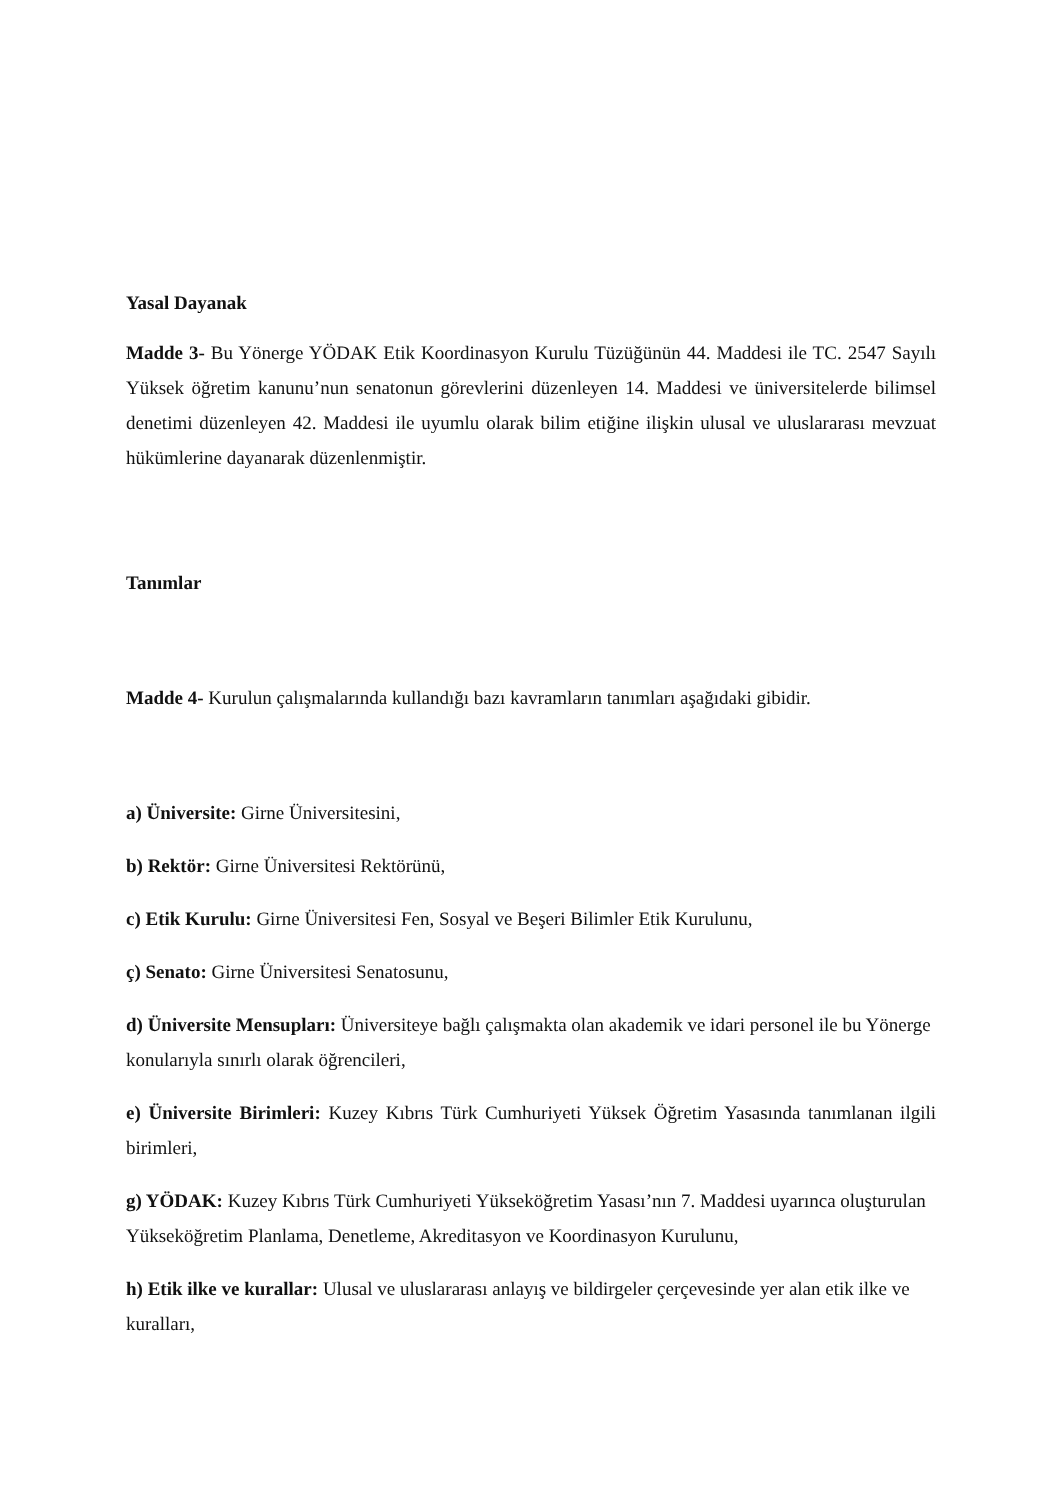Yasal Dayanak
Madde 3- Bu Yönerge YÖDAK Etik Koordinasyon Kurulu Tüzüğünün 44. Maddesi ile TC. 2547 Sayılı Yüksek öğretim kanunu’nun senatonun görevlerini düzenleyen 14. Maddesi ve üniversitelerde bilimsel denetimi düzenleyen 42. Maddesi ile uyumlu olarak bilim etiğine ilişkin ulusal ve uluslararası mevzuat hükümlerine dayanarak düzenlenmiştir.
Tanımlar
Madde 4- Kurulun çalışmalarında kullandığı bazı kavramların tanımları aşağıdaki gibidir.
a) Üniversite: Girne Üniversitesini,
b) Rektör: Girne Üniversitesi Rektörünü,
c) Etik Kurulu: Girne Üniversitesi Fen, Sosyal ve Beşeri Bilimler Etik Kurulunu,
ç) Senato: Girne Üniversitesi Senatosunu,
d) Üniversite Mensupları: Üniversiteye bağlı çalışmakta olan akademik ve idari personel ile bu Yönerge konularıyla sınırlı olarak öğrencileri,
e) Üniversite Birimleri: Kuzey Kıbrıs Türk Cumhuriyeti Yüksek Öğretim Yasasında tanımlanan ilgili birimleri,
g) YÖDAK: Kuzey Kıbrıs Türk Cumhuriyeti Yükseköğretim Yasası’nın 7. Maddesi uyarınca oluşturulan Yükseköğretim Planlama, Denetleme, Akreditasyon ve Koordinasyon Kurulunu,
h) Etik ilke ve kurallar: Ulusal ve uluslararası anlayış ve bildirgeler çerçevesinde yer alan etik ilke ve kuralları,